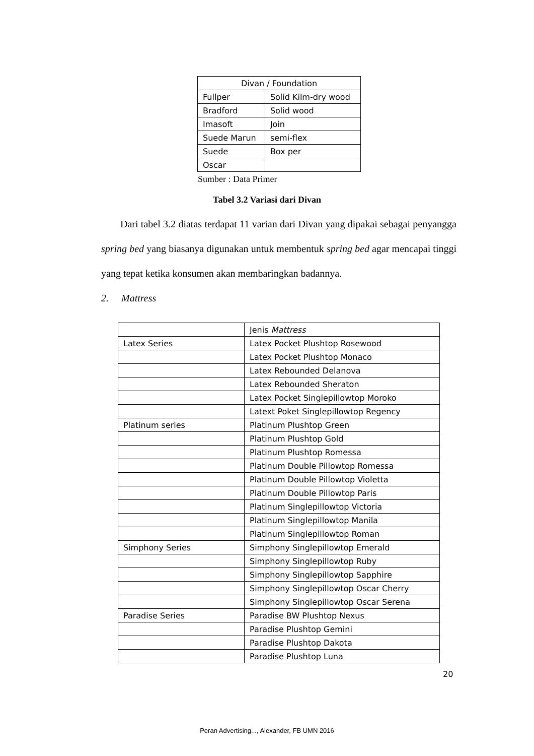| Divan / Foundation | |
| Fullper | Solid Kilm-dry wood |
| Bradford | Solid wood |
| Imasoft | Join |
| Suede Marun | semi-flex |
| Suede | Box per |
| Oscar | |
Sumber : Data Primer
Tabel 3.2 Variasi dari Divan
Dari tabel 3.2 diatas terdapat 11 varian dari Divan yang dipakai sebagai penyangga spring bed yang biasanya digunakan untuk membentuk spring bed agar mencapai tinggi yang tepat ketika konsumen akan membaringkan badannya.
2. Mattress
| | Jenis Mattress |
| Latex Series | Latex Pocket Plushtop Rosewood |
| | Latex Pocket Plushtop Monaco |
| | Latex Rebounded Delanova |
| | Latex Rebounded Sheraton |
| | Latex Pocket Singlepillowtop Moroko |
| | Latext Poket Singlepillowtop Regency |
| Platinum series | Platinum Plushtop Green |
| | Platinum Plushtop Gold |
| | Platinum Plushtop Romessa |
| | Platinum Double Pillowtop Romessa |
| | Platinum Double Pillowtop Violetta |
| | Platinum Double Pillowtop Paris |
| | Platinum Singlepillowtop Victoria |
| | Platinum Singlepillowtop Manila |
| | Platinum Singlepillowtop Roman |
| Simphony Series | Simphony Singlepillowtop Emerald |
| | Simphony Singlepillowtop Ruby |
| | Simphony Singlepillowtop Sapphire |
| | Simphony Singlepillowtop Oscar Cherry |
| | Simphony Singlepillowtop Oscar Serena |
| Paradise Series | Paradise BW Plushtop Nexus |
| | Paradise Plushtop Gemini |
| | Paradise Plushtop Dakota |
| | Paradise Plushtop Luna |
20
Peran Advertising..., Alexander, FB UMN 2016